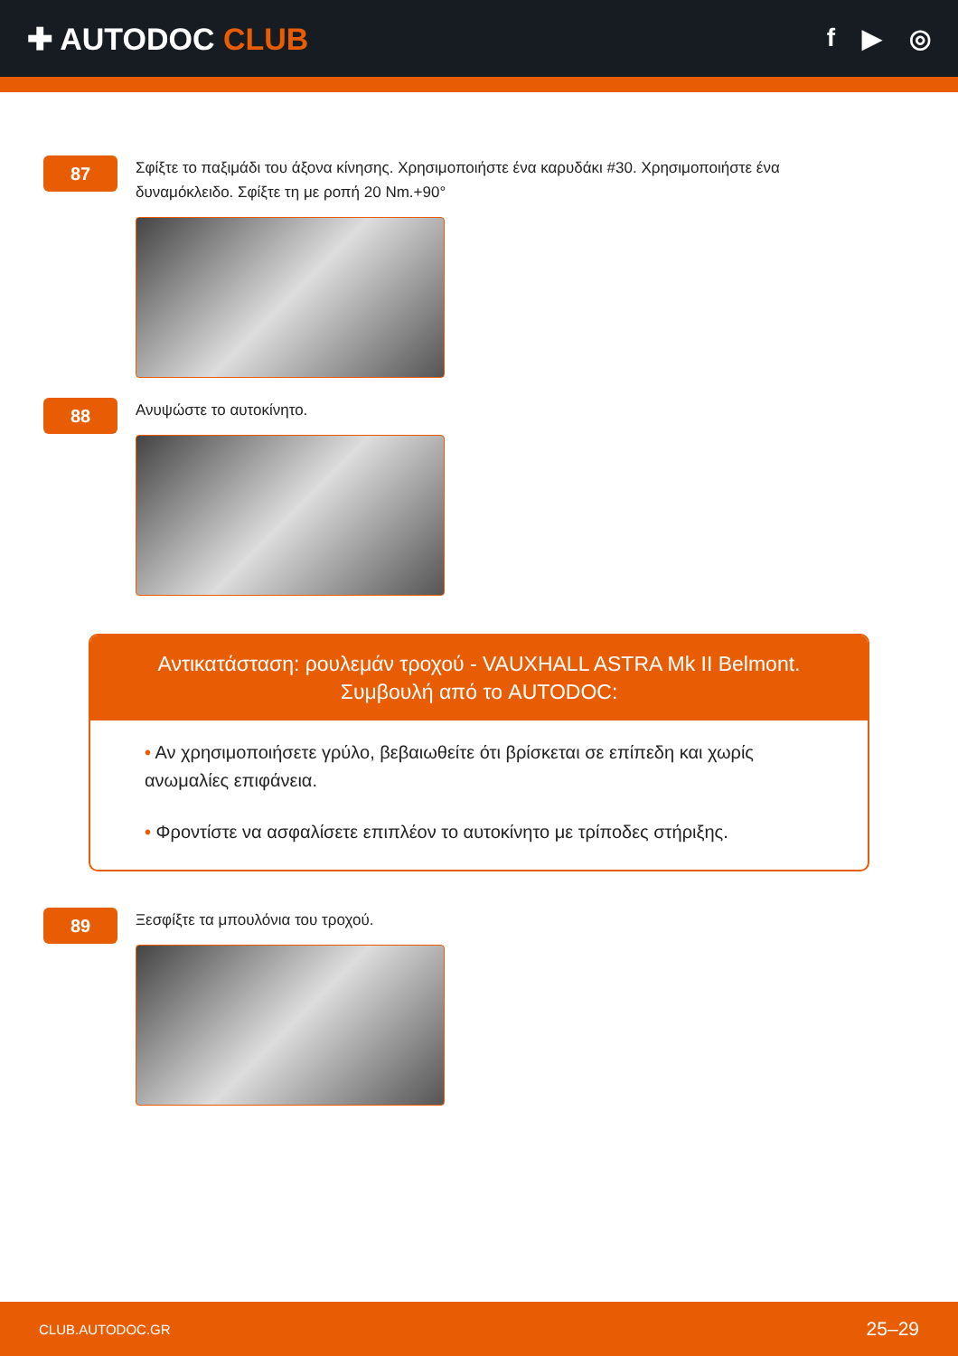✚ AUTODOC CLUB
f ▶ ◎
87
Σφίξτε το παξιμάδι του άξονα κίνησης. Χρησιμοποιήστε ένα καρυδάκι #30. Χρησιμοποιήστε ένα δυναμόκλειδο. Σφίξτε τη με ροπή 20 Nm.+90°
88
Ανυψώστε το αυτοκίνητο.
Αντικατάσταση: ρουλεμάν τροχού - VAUXHALL ASTRA Mk II Belmont.
Συμβουλή από το AUTODOC:
• Αν χρησιμοποιήσετε γρύλο, βεβαιωθείτε ότι βρίσκεται σε επίπεδη και χωρίς ανωμαλίες επιφάνεια.
• Φροντίστε να ασφαλίσετε επιπλέον το αυτοκίνητο με τρίποδες στήριξης.
89
Ξεσφίξτε τα μπουλόνια του τροχού.
CLUB.AUTODOC.GR 25–29